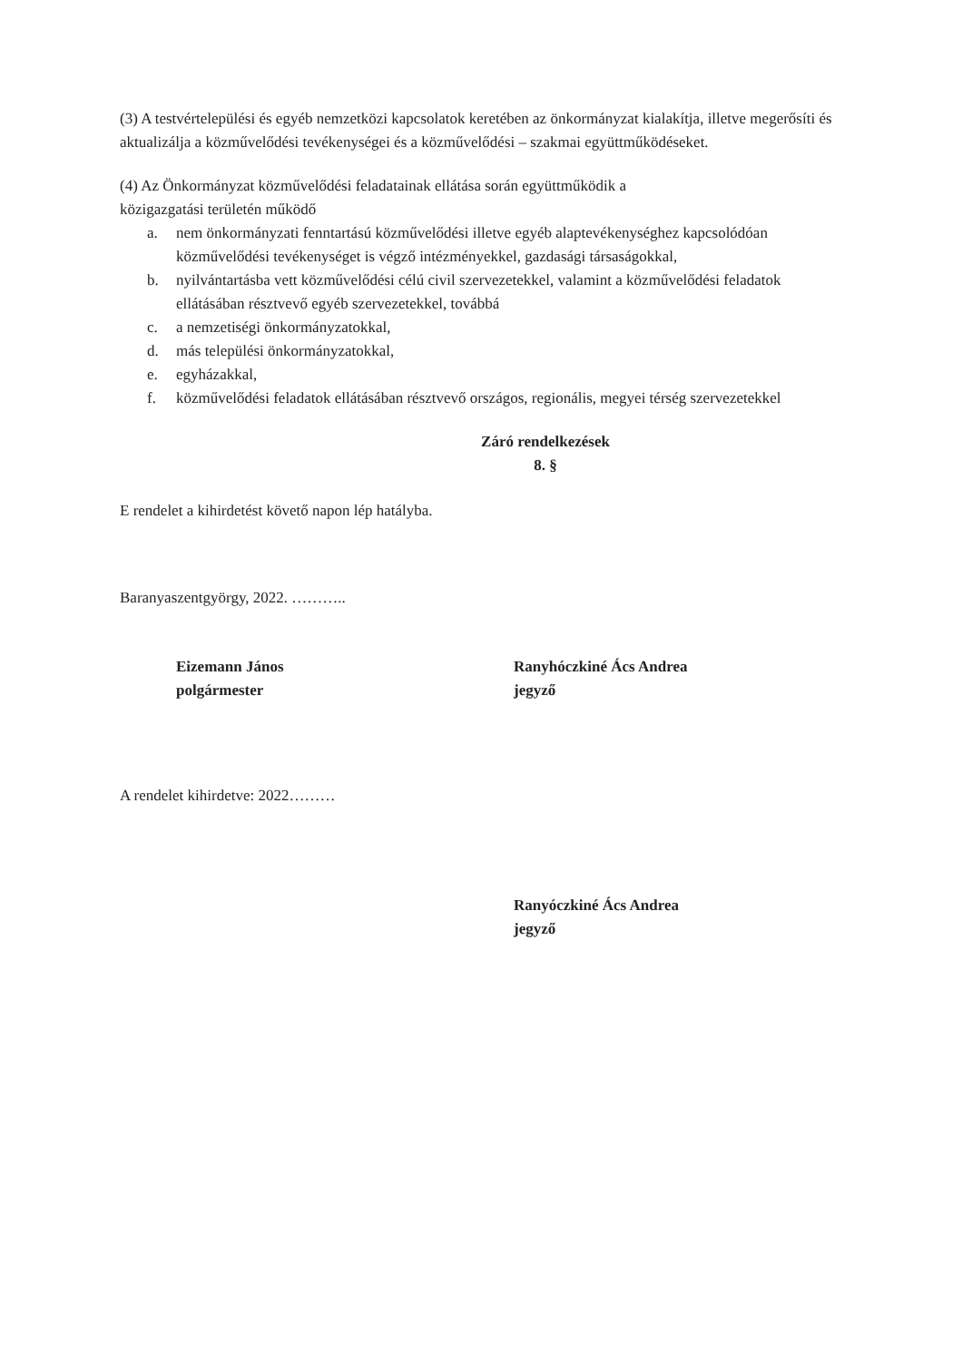(3) A testvértelepülési és egyéb nemzetközi kapcsolatok keretében az önkormányzat kialakítja, illetve megerősíti és aktualizálja a közművelődési tevékenységei és a közművelődési – szakmai együttműködéseket.
(4) Az Önkormányzat közművelődési feladatainak ellátása során együttműködik a
közigazgatási területén működő
a. nem önkormányzati fenntartású közművelődési illetve egyéb alaptevékenységhez kapcsolódóan közművelődési tevékenységet is végző intézményekkel, gazdasági társaságokkal,
b. nyilvántartásba vett közművelődési célú civil szervezetekkel, valamint a közművelődési feladatok ellátásában résztvevő egyéb szervezetekkel, továbbá
c. a nemzetiségi önkormányzatokkal,
d. más települési önkormányzatokkal,
e. egyházakkal,
f. közművelődési feladatok ellátásában résztvevő országos, regionális, megyei térség szervezetekkel
Záró rendelkezések
8. §
E rendelet a kihirdetést követő napon lép hatályba.
Baranyaszentgyörgy, 2022. ………..
Eizemann János
polgármester
Ranyhóczkiné Ács Andrea
jegyző
A rendelet kihirdetve: 2022………
Ranyóczkiné Ács Andrea
jegyző